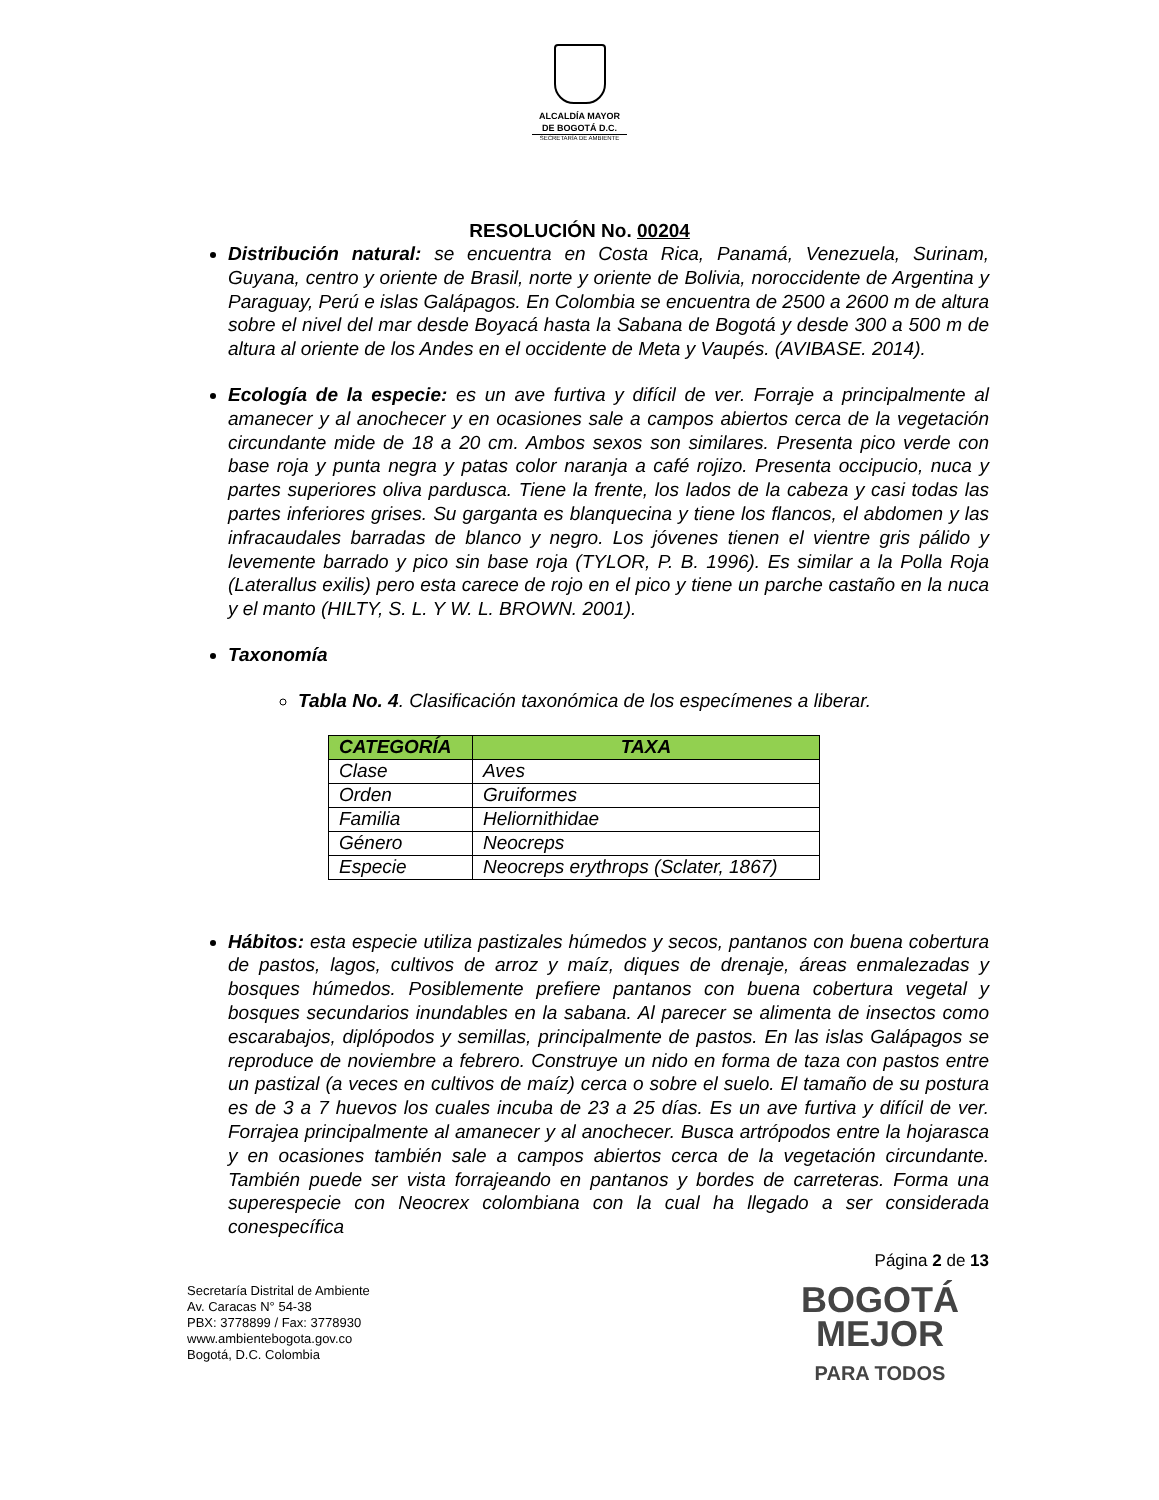ALCALDÍA MAYOR
DE BOGOTÁ D.C.
SECRETARÍA DE AMBIENTE
RESOLUCIÓN No. 00204
Distribución natural: se encuentra en Costa Rica, Panamá, Venezuela, Surinam, Guyana, centro y oriente de Brasil, norte y oriente de Bolivia, noroccidente de Argentina y Paraguay, Perú e islas Galápagos. En Colombia se encuentra de 2500 a 2600 m de altura sobre el nivel del mar desde Boyacá hasta la Sabana de Bogotá y desde 300 a 500 m de altura al oriente de los Andes en el occidente de Meta y Vaupés. (AVIBASE. 2014).
Ecología de la especie: es un ave furtiva y difícil de ver. Forraje a principalmente al amanecer y al anochecer y en ocasiones sale a campos abiertos cerca de la vegetación circundante mide de 18 a 20 cm. Ambos sexos son similares. Presenta pico verde con base roja y punta negra y patas color naranja a café rojizo. Presenta occipucio, nuca y partes superiores oliva pardusca. Tiene la frente, los lados de la cabeza y casi todas las partes inferiores grises. Su garganta es blanquecina y tiene los flancos, el abdomen y las infracaudales barradas de blanco y negro. Los jóvenes tienen el vientre gris pálido y levemente barrado y pico sin base roja (TYLOR, P. B. 1996). Es similar a la Polla Roja (Laterallus exilis) pero esta carece de rojo en el pico y tiene un parche castaño en la nuca y el manto (HILTY, S. L. Y W. L. BROWN. 2001).
Taxonomía
Tabla No. 4. Clasificación taxonómica de los especímenes a liberar.
| CATEGORÍA | TAXA |
| --- | --- |
| Clase | Aves |
| Orden | Gruiformes |
| Familia | Heliornithidae |
| Género | Neocreps |
| Especie | Neocreps erythrops (Sclater, 1867) |
Hábitos: esta especie utiliza pastizales húmedos y secos, pantanos con buena cobertura de pastos, lagos, cultivos de arroz y maíz, diques de drenaje, áreas enmalezadas y bosques húmedos. Posiblemente prefiere pantanos con buena cobertura vegetal y bosques secundarios inundables en la sabana. Al parecer se alimenta de insectos como escarabajos, diplópodos y semillas, principalmente de pastos. En las islas Galápagos se reproduce de noviembre a febrero. Construye un nido en forma de taza con pastos entre un pastizal (a veces en cultivos de maíz) cerca o sobre el suelo. El tamaño de su postura es de 3 a 7 huevos los cuales incuba de 23 a 25 días. Es un ave furtiva y difícil de ver. Forrajea principalmente al amanecer y al anochecer. Busca artrópodos entre la hojarasca y en ocasiones también sale a campos abiertos cerca de la vegetación circundante. También puede ser vista forrajeando en pantanos y bordes de carreteras. Forma una superespecie con Neocrex colombiana con la cual ha llegado a ser considerada conespecífica
Página 2 de 13
Secretaría Distrital de Ambiente
Av. Caracas N° 54-38
PBX: 3778899 / Fax: 3778930
www.ambientebogota.gov.co
Bogotá, D.C. Colombia
BOGOTÁ
MEJOR
PARA TODOS